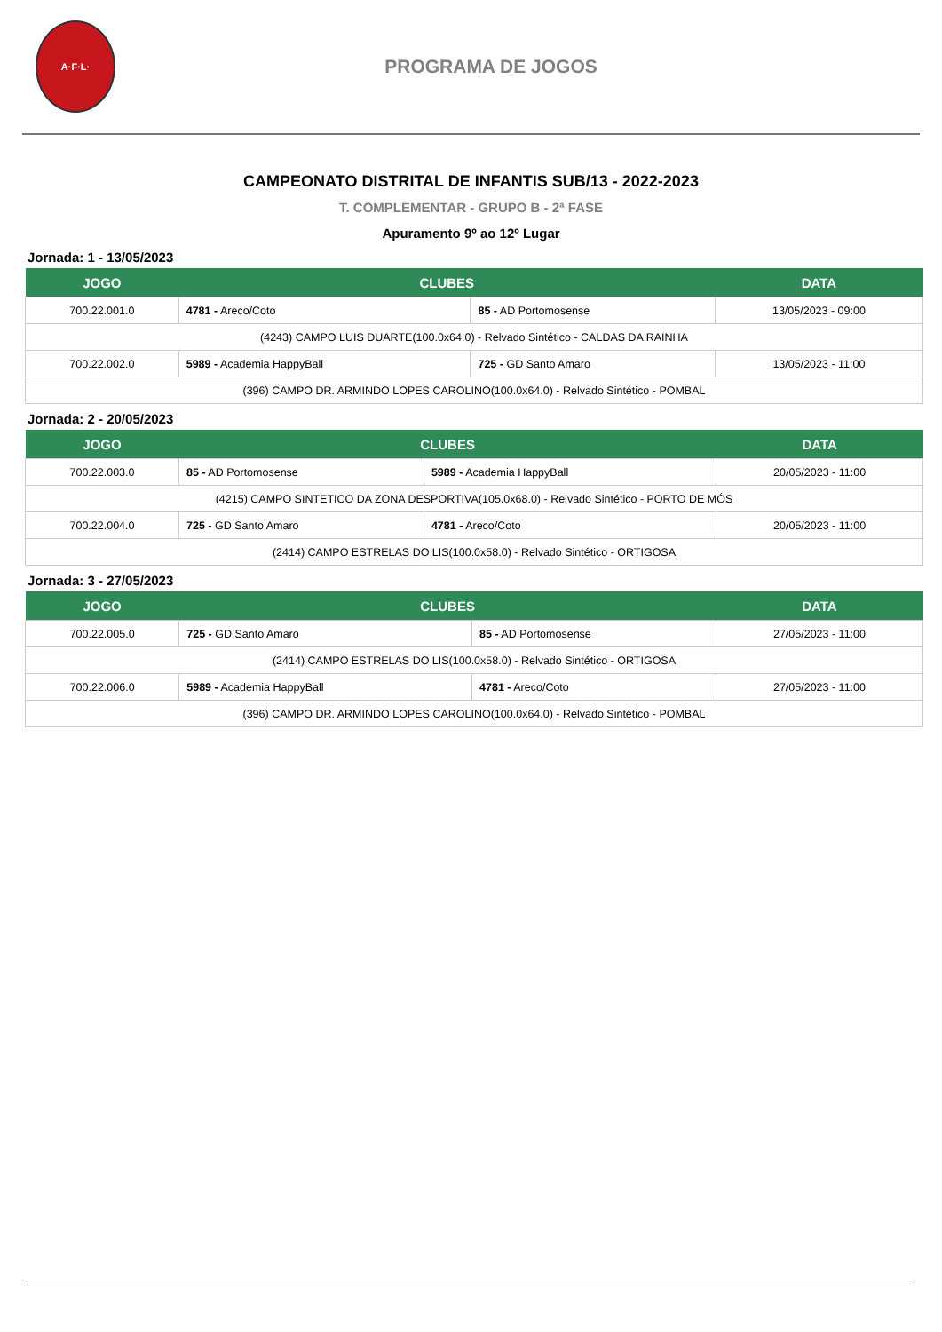A·F·L·
PROGRAMA DE JOGOS
CAMPEONATO DISTRITAL DE INFANTIS SUB/13 - 2022-2023
T. COMPLEMENTAR - GRUPO B - 2ª FASE
Apuramento 9º ao 12º Lugar
Jornada: 1 - 13/05/2023
| JOGO | CLUBES | | DATA |
| --- | --- | --- | --- |
| 700.22.001.0 | 4781 - Areco/Coto | 85 - AD Portomosense | 13/05/2023 - 09:00 |
| (4243) CAMPO LUIS DUARTE(100.0x64.0) - Relvado Sintético - CALDAS DA RAINHA | | | |
| 700.22.002.0 | 5989 - Academia HappyBall | 725 - GD Santo Amaro | 13/05/2023 - 11:00 |
| (396) CAMPO DR. ARMINDO LOPES CAROLINO(100.0x64.0) - Relvado Sintético - POMBAL | | | |
Jornada: 2 - 20/05/2023
| JOGO | CLUBES | | DATA |
| --- | --- | --- | --- |
| 700.22.003.0 | 85 - AD Portomosense | 5989 - Academia HappyBall | 20/05/2023 - 11:00 |
| (4215) CAMPO SINTETICO DA ZONA DESPORTIVA(105.0x68.0) - Relvado Sintético - PORTO DE MÓS | | | |
| 700.22.004.0 | 725 - GD Santo Amaro | 4781 - Areco/Coto | 20/05/2023 - 11:00 |
| (2414) CAMPO ESTRELAS DO LIS(100.0x58.0) - Relvado Sintético - ORTIGOSA | | | |
Jornada: 3 - 27/05/2023
| JOGO | CLUBES | | DATA |
| --- | --- | --- | --- |
| 700.22.005.0 | 725 - GD Santo Amaro | 85 - AD Portomosense | 27/05/2023 - 11:00 |
| (2414) CAMPO ESTRELAS DO LIS(100.0x58.0) - Relvado Sintético - ORTIGOSA | | | |
| 700.22.006.0 | 5989 - Academia HappyBall | 4781 - Areco/Coto | 27/05/2023 - 11:00 |
| (396) CAMPO DR. ARMINDO LOPES CAROLINO(100.0x64.0) - Relvado Sintético - POMBAL | | | |